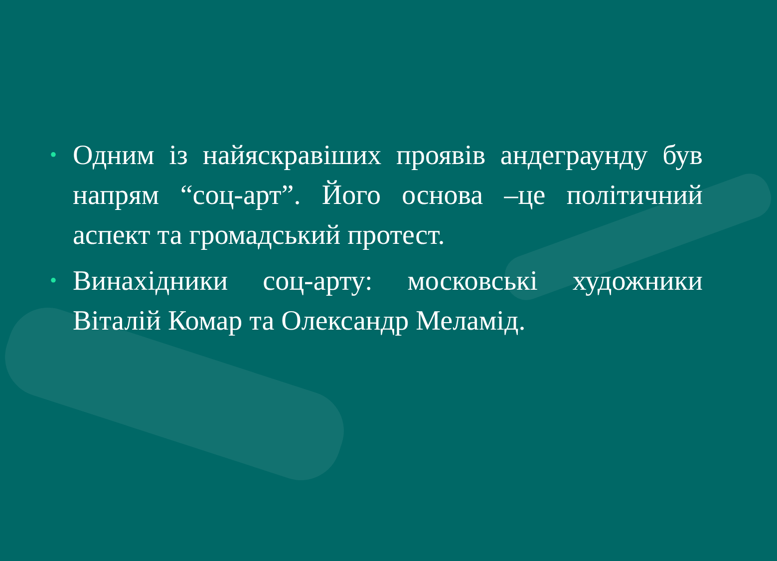• Одним із найяскравіших проявів андеграунду був напрям “соц-арт”. Його основа –це політичний аспект та громадський протест.
• Винахідники соц-арту: московські художники Віталій Комар та Олександр Меламід.